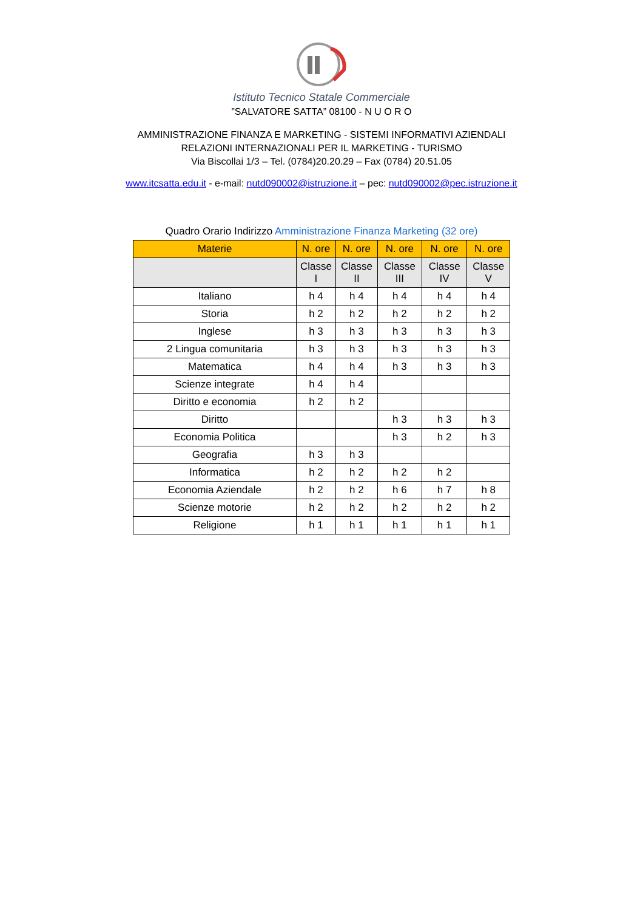Istituto Tecnico Statale Commerciale
”SALVATORE SATTA” 08100 - N U O R O
AMMINISTRAZIONE FINANZA E MARKETING - SISTEMI INFORMATIVI AZIENDALI
RELAZIONI INTERNAZIONALI PER IL MARKETING - TURISMO
Via Biscollai 1/3 – Tel. (0784)20.20.29 – Fax (0784) 20.51.05
www.itcsatta.edu.it - e-mail: nutd090002@istruzione.it – pec: nutd090002@pec.istruzione.it
Quadro Orario Indirizzo Amministrazione Finanza Marketing (32 ore)
| Materie | N. ore | N. ore | N. ore | N. ore | N. ore |
| --- | --- | --- | --- | --- | --- |
| | Classe I | Classe II | Classe III | Classe IV | Classe V |
| Italiano | h 4 | h 4 | h 4 | h 4 | h 4 |
| Storia | h 2 | h 2 | h 2 | h 2 | h 2 |
| Inglese | h 3 | h 3 | h 3 | h 3 | h 3 |
| 2 Lingua comunitaria | h 3 | h 3 | h 3 | h 3 | h 3 |
| Matematica | h 4 | h 4 | h 3 | h 3 | h 3 |
| Scienze integrate | h 4 | h 4 | | | |
| Diritto e economia | h 2 | h 2 | | | |
| Diritto | | | h 3 | h 3 | h 3 |
| Economia Politica | | | h 3 | h 2 | h 3 |
| Geografia | h 3 | h 3 | | | |
| Informatica | h 2 | h 2 | h 2 | h 2 | |
| Economia Aziendale | h 2 | h 2 | h 6 | h 7 | h 8 |
| Scienze motorie | h 2 | h 2 | h 2 | h 2 | h 2 |
| Religione | h 1 | h 1 | h 1 | h 1 | h 1 |